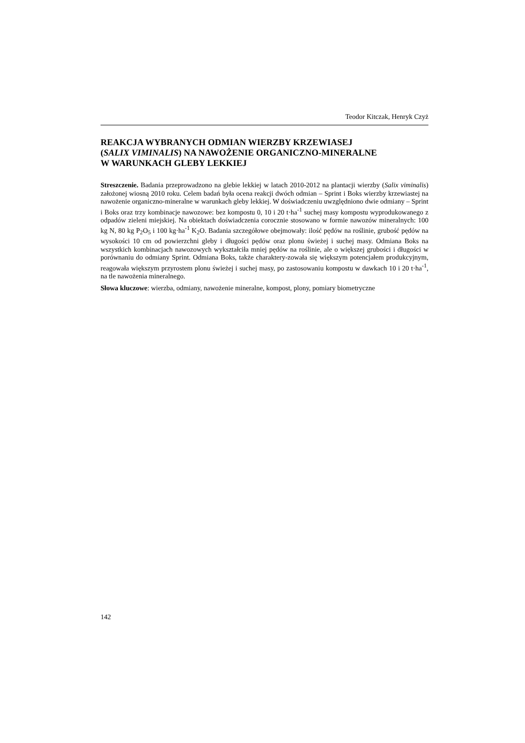Teodor Kitczak, Henryk Czyż
REAKCJA WYBRANYCH ODMIAN WIERZBY KRZEWIASEJ
(SALIX VIMINALIS) NA NAWOŻENIE ORGANICZNO-MINERALNE
W WARUNKACH GLEBY LEKKIEJ
Streszczenie. Badania przeprowadzono na glebie lekkiej w latach 2010-2012 na plantacji wierzby (Salix viminalis) założonej wiosną 2010 roku. Celem badań była ocena reakcji dwóch odmian – Sprint i Boks wierzby krzewiastej na nawożenie organiczno-mineralne w warunkach gleby lekkiej. W doświadczeniu uwzględniono dwie odmiany – Sprint i Boks oraz trzy kombinacje nawozowe: bez kompostu 0, 10 i 20 t·ha<sup>-1</sup> suchej masy kompostu wyprodukowanego z odpadów zieleni miejskiej. Na obiektach doświadczenia corocznie stosowano w formie nawozów mineralnych: 100 kg N, 80 kg P<sub>2</sub>O<sub>5</sub> i 100 kg·ha<sup>-1</sup> K<sub>2</sub>O. Badania szczegółowe obejmowały: ilość pędów na roślinie, grubość pędów na wysokości 10 cm od powierzchni gleby i długości pędów oraz plonu świeżej i suchej masy. Odmiana Boks na wszystkich kombinacjach nawozowych wykształciła mniej pędów na roślinie, ale o większej grubości i długości w porównaniu do odmiany Sprint. Odmiana Boks, także charaktery-zowała się większym potencjałem produkcyjnym, reagowała większym przyrostem plonu świeżej i suchej masy, po zastosowaniu kompostu w dawkach 10 i 20 t·ha<sup>-1</sup>, na tle nawożenia mineralnego.
Słowa kluczowe: wierzba, odmiany, nawożenie mineralne, kompost, plony, pomiary biometryczne
142